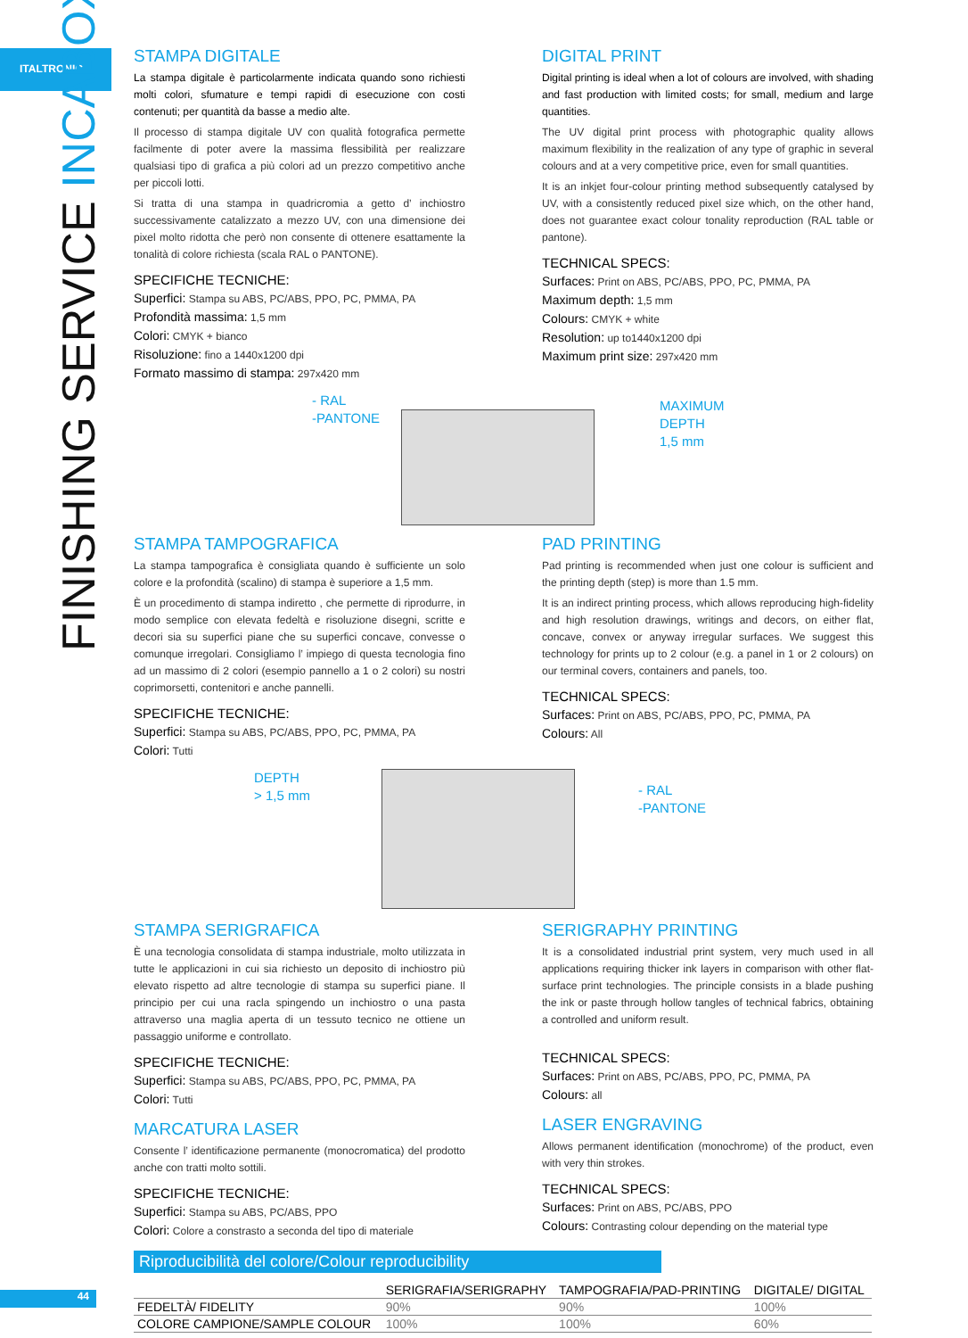ITALTRONIC
FINISHING SERVICE INCABOX
STAMPA DIGITALE
La stampa digitale è particolarmente indicata quando sono richiesti molti colori, sfumature e tempi rapidi di esecuzione con costi contenuti; per quantità da basse a medio alte.
Il processo di stampa digitale UV con qualità fotografica permette facilmente di poter avere la massima flessibilità per realizzare qualsiasi tipo di grafica a più colori ad un prezzo competitivo anche per piccoli lotti.
Si tratta di una stampa in quadricromia a getto d’ inchiostro successivamente catalizzato a mezzo UV, con una dimensione dei pixel molto ridotta che però non consente di ottenere esattamente la tonalità di colore richiesta (scala RAL o PANTONE).
SPECIFICHE TECNICHE:
Superfici: Stampa su ABS, PC/ABS, PPO, PC, PMMA, PA
Profondità massima: 1,5 mm
Colori: CMYK + bianco
Risoluzione: fino a 1440x1200 dpi
Formato massimo di stampa: 297x420 mm
DIGITAL PRINT
Digital printing is ideal when a lot of colours are involved, with shading and fast production with limited costs; for small, medium and large quantities.
The UV digital print process with photographic quality allows maximum flexibility in the realization of any type of graphic in several colours and at a very competitive price, even for small quantities.
It is an inkjet four-colour printing method subsequently catalysed by UV, with a consistently reduced pixel size which, on the other hand, does not guarantee exact colour tonality reproduction (RAL table or pantone).
TECHNICAL SPECS:
Surfaces: Print on ABS, PC/ABS, PPO, PC, PMMA, PA
Maximum depth: 1,5 mm
Colours: CMYK + white
Resolution: up to1440x1200 dpi
Maximum print size: 297x420 mm
- RAL
-PANTONE
MAXIMUM
DEPTH
1,5 mm
STAMPA TAMPOGRAFICA
La stampa tampografica è consigliata quando è sufficiente un solo colore e la profondità (scalino) di stampa è superiore a 1,5 mm.
È un procedimento di stampa indiretto , che permette di riprodurre, in modo semplice con elevata fedeltà e risoluzione disegni, scritte e decori sia su superfici piane che su superfici concave, convesse o comunque irregolari. Consigliamo l’ impiego di questa tecnologia fino ad un massimo di 2 colori (esempio pannello a 1 o 2 colori) su nostri coprimorsetti, contenitori e anche pannelli.
SPECIFICHE TECNICHE:
Superfici: Stampa su ABS, PC/ABS, PPO, PC, PMMA, PA
Colori: Tutti
PAD PRINTING
Pad printing is recommended when just one colour is sufficient and the printing depth (step) is more than 1.5 mm.
It is an indirect printing process, which allows reproducing high-fidelity and high resolution drawings, writings and decors, on either flat, concave, convex or anyway irregular surfaces. We suggest this technology for prints up to 2 colour (e.g. a panel in 1 or 2 colours) on our terminal covers, containers and panels, too.
TECHNICAL SPECS:
Surfaces: Print on ABS, PC/ABS, PPO, PC, PMMA, PA
Colours: All
DEPTH
> 1,5 mm
- RAL
-PANTONE
STAMPA SERIGRAFICA
È una tecnologia consolidata di stampa industriale, molto utilizzata in tutte le applicazioni in cui sia richiesto un deposito di inchiostro più elevato rispetto ad altre tecnologie di stampa su superfici piane. Il principio per cui una racla spingendo un inchiostro o una pasta attraverso una maglia aperta di un tessuto tecnico ne ottiene un passaggio uniforme e controllato.
SPECIFICHE TECNICHE:
Superfici: Stampa su ABS, PC/ABS, PPO, PC, PMMA, PA
Colori: Tutti
MARCATURA LASER
Consente l’ identificazione permanente (monocromatica) del prodotto anche con tratti molto sottili.
SPECIFICHE TECNICHE:
Superfici: Stampa su ABS, PC/ABS, PPO
Colori: Colore a constrasto a seconda del tipo di materiale
SERIGRAPHY PRINTING
It is a consolidated industrial print system, very much used in all applications requiring thicker ink layers in comparison with other flat-surface print technologies. The principle consists in a blade pushing the ink or paste through hollow tangles of technical fabrics, obtaining a controlled and uniform result.
TECHNICAL SPECS:
Surfaces: Print on ABS, PC/ABS, PPO, PC, PMMA, PA
Colours: all
LASER ENGRAVING
Allows permanent identification (monochrome) of the product, even with very thin strokes.
TECHNICAL SPECS:
Surfaces: Print on ABS, PC/ABS, PPO
Colours: Contrasting colour depending on the material type
Riproducibilità del colore/Colour reproducibility
| | SERIGRAFIA/SERIGRAPHY | TAMPOGRAFIA/PAD-PRINTING | DIGITALE/ DIGITAL |
| --- | --- | --- | --- |
| FEDELTÀ/ FIDELITY | 90% | 90% | 100% |
| COLORE CAMPIONE/SAMPLE COLOUR | 100% | 100% | 60% |
44